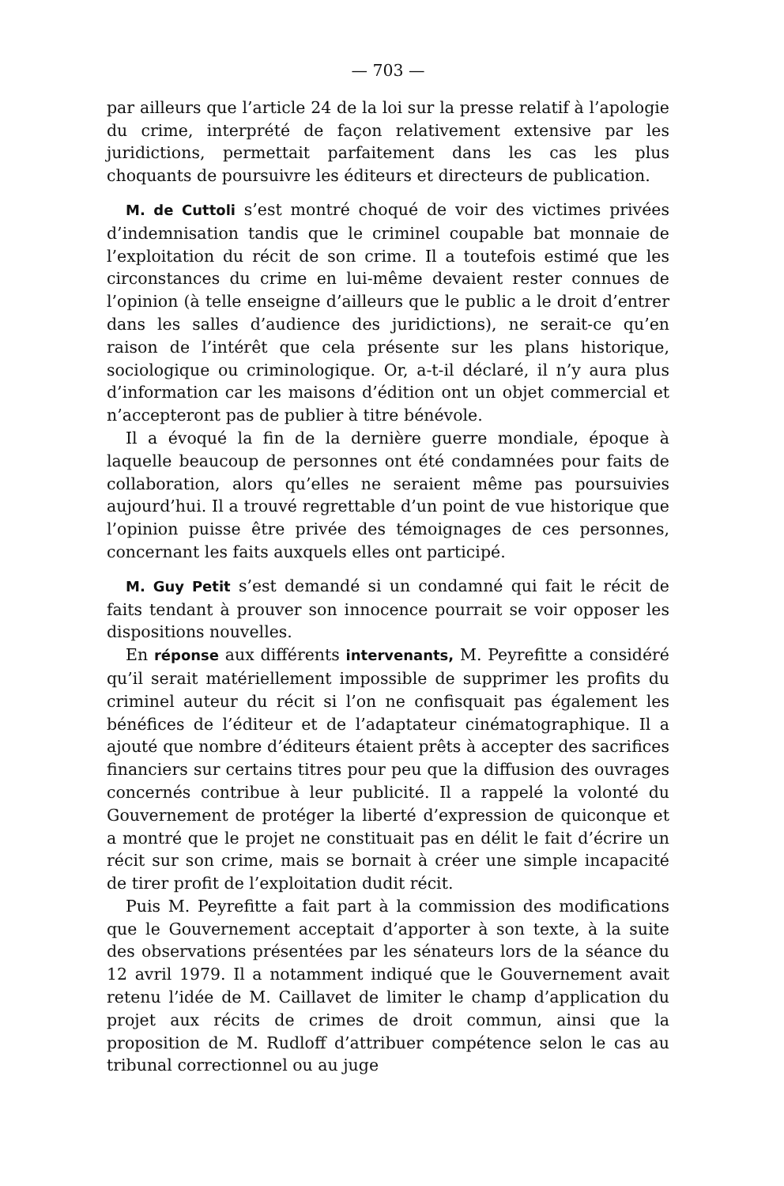— 703 —
par ailleurs que l’article 24 de la loi sur la presse relatif à l’apologie du crime, interprété de façon relativement extensive par les juridictions, permettait parfaitement dans les cas les plus choquants de poursuivre les éditeurs et directeurs de publication.
M. de Cuttoli s’est montré choqué de voir des victimes privées d’indemnisation tandis que le criminel coupable bat monnaie de l’exploitation du récit de son crime. Il a toutefois estimé que les circonstances du crime en lui-même devaient rester connues de l’opinion (à telle enseigne d’ailleurs que le public a le droit d’entrer dans les salles d’audience des juridictions), ne serait-ce qu’en raison de l’intérêt que cela présente sur les plans historique, sociologique ou criminologique. Or, a-t-il déclaré, il n’y aura plus d’information car les maisons d’édition ont un objet commercial et n’accepteront pas de publier à titre bénévole.
Il a évoqué la fin de la dernière guerre mondiale, époque à laquelle beaucoup de personnes ont été condamnées pour faits de collaboration, alors qu’elles ne seraient même pas poursuivies aujourd’hui. Il a trouvé regrettable d’un point de vue historique que l’opinion puisse être privée des témoignages de ces personnes, concernant les faits auxquels elles ont participé.
M. Guy Petit s’est demandé si un condamné qui fait le récit de faits tendant à prouver son innocence pourrait se voir opposer les dispositions nouvelles.
En réponse aux différents intervenants, M. Peyrefitte a considéré qu’il serait matériellement impossible de supprimer les profits du criminel auteur du récit si l’on ne confisquait pas également les bénéfices de l’éditeur et de l’adaptateur cinématographique. Il a ajouté que nombre d’éditeurs étaient prêts à accepter des sacrifices financiers sur certains titres pour peu que la diffusion des ouvrages concernés contribue à leur publicité. Il a rappelé la volonté du Gouvernement de protéger la liberté d’expression de quiconque et a montré que le projet ne constituait pas en délit le fait d’écrire un récit sur son crime, mais se bornait à créer une simple incapacité de tirer profit de l’exploitation dudit récit.
Puis M. Peyrefitte a fait part à la commission des modifications que le Gouvernement acceptait d’apporter à son texte, à la suite des observations présentées par les sénateurs lors de la séance du 12 avril 1979. Il a notamment indiqué que le Gouvernement avait retenu l’idée de M. Caillavet de limiter le champ d’application du projet aux récits de crimes de droit commun, ainsi que la proposition de M. Rudloff d’attribuer compétence selon le cas au tribunal correctionnel ou au juge